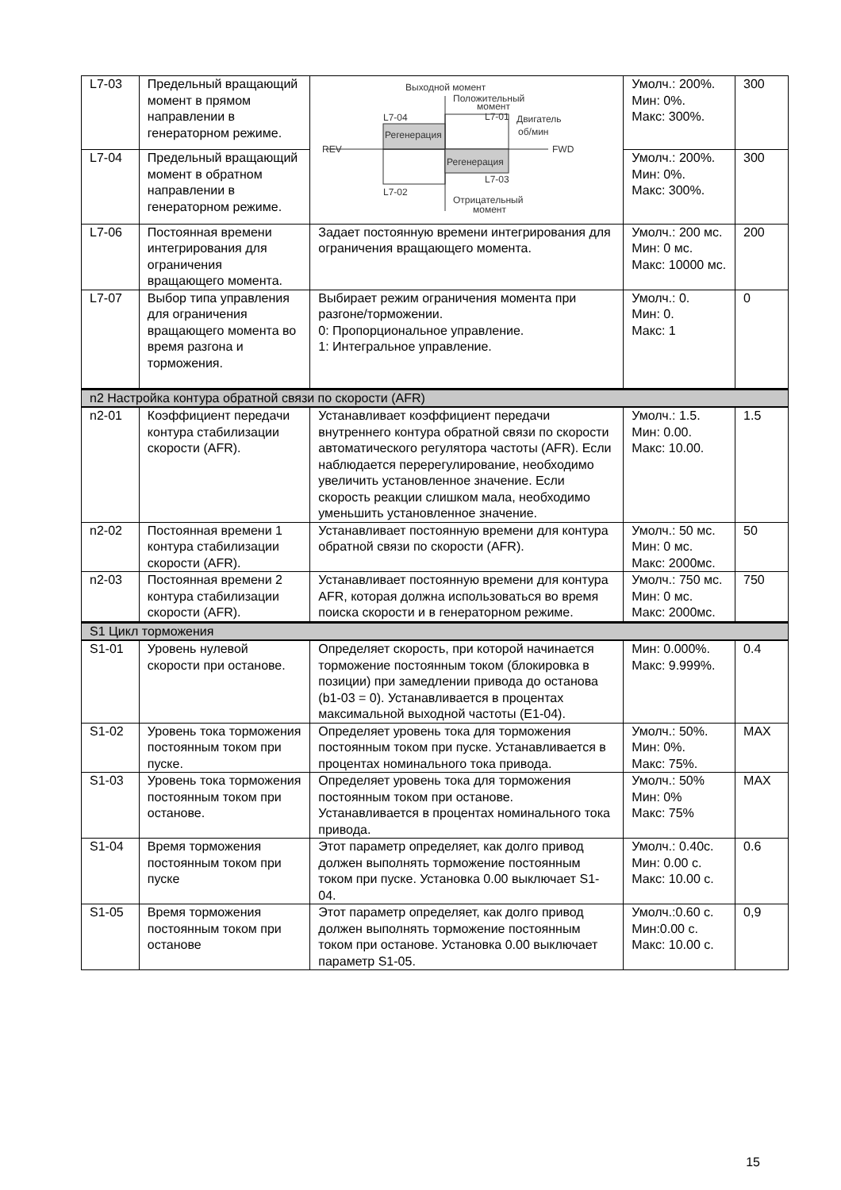| L7-03 | Предельный вращающий момент в прямом направлении в генераторном режиме. | Выходной момент Положительный момент L7-01 L7-04 Регенерация Регенерация Двигатель об/мин REV FWD L7-03 L7-02 Отрицательный момент | Умолч.: 200%. Мин: 0%. Макс: 300%. | 300 |
| L7-04 | Предельный вращающий момент в обратном направлении в генераторном режиме. | | Умолч.: 200%. Мин: 0%. Макс: 300%. | 300 |
| L7-06 | Постоянная времени интегрирования для ограничения вращающего момента. | Задает постоянную времени интегрирования для ограничения вращающего момента. | Умолч.: 200 мс. Мин: 0 мс. Макс: 10000 мс. | 200 |
| L7-07 | Выбор типа управления для ограничения вращающего момента во время разгона и торможения. | Выбирает режим ограничения момента при разгоне/торможении. 0: Пропорциональное управление. 1: Интегральное управление. | Умолч.: 0. Мин: 0. Макс: 1 | 0 |
| n2 Настройка контура обратной связи по скорости (AFR) | | | | |
| n2-01 | Коэффициент передачи контура стабилизации скорости (AFR). | Устанавливает коэффициент передачи внутреннего контура обратной связи по скорости автоматического регулятора частоты (AFR). Если наблюдается перерегулирование, необходимо увеличить установленное значение. Если скорость реакции слишком мала, необходимо уменьшить установленное значение. | Умолч.: 1.5. Мин: 0.00. Макс: 10.00. | 1.5 |
| n2-02 | Постоянная времени 1 контура стабилизации скорости (AFR). | Устанавливает постоянную времени для контура обратной связи по скорости (AFR). | Умолч.: 50 мс. Мин: 0 мс. Макс: 2000мс. | 50 |
| n2-03 | Постоянная времени 2 контура стабилизации скорости (AFR). | Устанавливает постоянную времени для контура AFR, которая должна использоваться во время поиска скорости и в генераторном режиме. | Умолч.: 750 мс. Мин: 0 мс. Макс: 2000мс. | 750 |
| S1 Цикл торможения | | | | |
| S1-01 | Уровень нулевой скорости при останове. | Определяет скорость, при которой начинается торможение постоянным током (блокировка в позиции) при замедлении привода до останова (b1-03 = 0). Устанавливается в процентах максимальной выходной частоты (E1-04). | Мин: 0.000%. Макс: 9.999%. | 0.4 |
| S1-02 | Уровень тока торможения постоянным током при пуске. | Определяет уровень тока для торможения постоянным током при пуске. Устанавливается в процентах номинального тока привода. | Умолч.: 50%. Мин: 0%. Макс: 75%. | MAX |
| S1-03 | Уровень тока торможения постоянным током при останове. | Определяет уровень тока для торможения постоянным током при останове. Устанавливается в процентах номинального тока привода. | Умолч.: 50% Мин: 0% Макс: 75% | MAX |
| S1-04 | Время торможения постоянным током при пуске | Этот параметр определяет, как долго привод должен выполнять торможение постоянным током при пуске. Установка 0.00 выключает S1-04. | Умолч.: 0.40с. Мин: 0.00 с. Макс: 10.00 с. | 0.6 |
| S1-05 | Время торможения постоянным током при останове | Этот параметр определяет, как долго привод должен выполнять торможение постоянным током при останове. Установка 0.00 выключает параметр S1-05. | Умолч.:0.60 с. Мин:0.00 с. Макс: 10.00 с. | 0,9 |
15